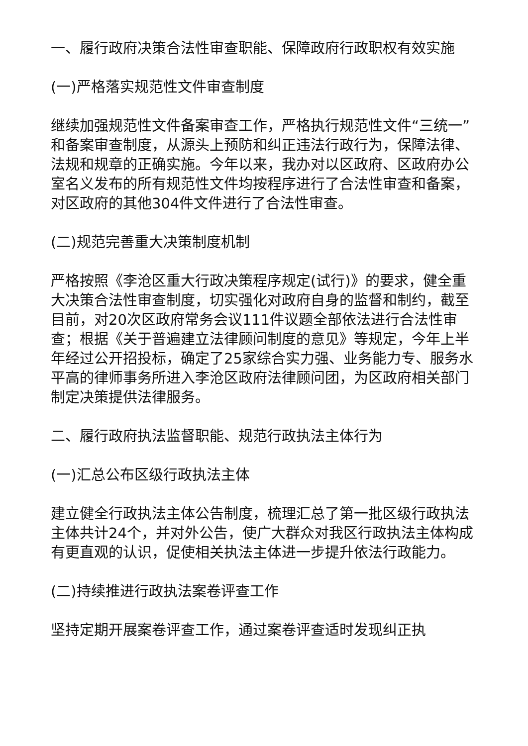一、履行政府决策合法性审查职能、保障政府行政职权有效实施
(一)严格落实规范性文件审查制度
继续加强规范性文件备案审查工作，严格执行规范性文件“三统一”和备案审查制度，从源头上预防和纠正违法行政行为，保障法律、法规和规章的正确实施。今年以来，我办对以区政府、区政府办公室名义发布的所有规范性文件均按程序进行了合法性审查和备案，对区政府的其他304件文件进行了合法性审查。
(二)规范完善重大决策制度机制
严格按照《李沧区重大行政决策程序规定(试行)》的要求，健全重大决策合法性审查制度，切实强化对政府自身的监督和制约，截至目前，对20次区政府常务会议111件议题全部依法进行合法性审查；根据《关于普遍建立法律顾问制度的意见》等规定，今年上半年经过公开招投标，确定了25家综合实力强、业务能力专、服务水平高的律师事务所进入李沧区政府法律顾问团，为区政府相关部门制定决策提供法律服务。
二、履行政府执法监督职能、规范行政执法主体行为
(一)汇总公布区级行政执法主体
建立健全行政执法主体公告制度，梳理汇总了第一批区级行政执法主体共计24个，并对外公告，使广大群众对我区行政执法主体构成有更直观的认识，促使相关执法主体进一步提升依法行政能力。
(二)持续推进行政执法案卷评查工作
坚持定期开展案卷评查工作，通过案卷评查适时发现纠正执